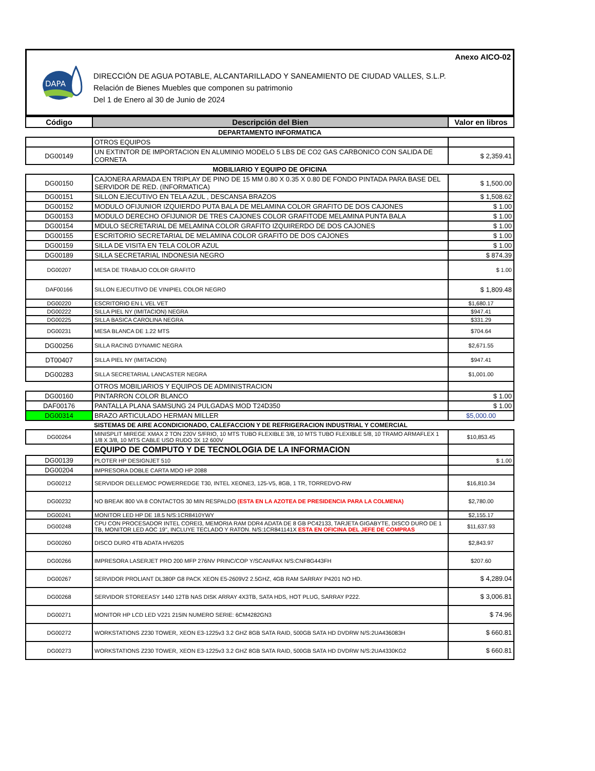Anexo AICO-02
DAPA
DIRECCIÓN DE AGUA POTABLE, ALCANTARILLADO Y SANEAMIENTO DE CIUDAD VALLES, S.L.P.
Relación de Bienes Muebles que componen su patrimonio
Del 1 de Enero al 30 de Junio de 2024
| Código | Descripción del Bien | Valor en libros |
| --- | --- | --- |
| DEPARTAMENTO INFORMATICA | | |
| | OTROS EQUIPOS | |
| DG00149 | UN EXTINTOR DE IMPORTACION EN ALUMINIO MODELO 5 LBS DE CO2 GAS CARBONICO CON SALIDA DE CORNETA | $ 2,359.41 |
| MOBILIARIO Y EQUIPO DE OFICINA | | |
| DG00150 | CAJONERA ARMADA EN TRIPLAY DE PINO DE 15 MM 0.80 X 0.35 X 0.80 DE FONDO PINTADA PARA BASE DEL SERVIDOR DE RED. (INFORMATICA) | $ 1,500.00 |
| DG00151 | SILLON EJECUTIVO EN TELA AZUL , DESCANSA BRAZOS | $ 1,508.62 |
| DG00152 | MODULO OFIJUNIOR IZQUIERDO PUTA BALA DE MELAMINA COLOR GRAFITO DE DOS CAJONES | $ 1.00 |
| DG00153 | MODULO DERECHO OFIJUNIOR DE TRES CAJONES COLOR GRAFITODE MELAMINA PUNTA BALA | $ 1.00 |
| DG00154 | MDULO SECRETARIAL DE MELAMINA COLOR GRAFITO IZQUIRERDO DE DOS CAJONES | $ 1.00 |
| DG00155 | ESCRITORIO SECRETARIAL DE MELAMINA COLOR GRAFITO DE DOS CAJONES | $ 1.00 |
| DG00159 | SILLA DE VISITA EN TELA COLOR AZUL | $ 1.00 |
| DG00189 | SILLA SECRETARIAL INDONESIA NEGRO | $ 874.39 |
| DG00207 | MESA DE TRABAJO COLOR GRAFITO | $ 1.00 |
| DAF00166 | SILLON EJECUTIVO DE VINIPIEL COLOR NEGRO | $ 1,809.48 |
| DG00220 | ESCRITORIO EN L VEL VET | $1,680.17 |
| DG00222 | SILLA PIEL NY (IMITACION) NEGRA | $947.41 |
| DG00225 | SILLA BASICA CAROLINA NEGRA | $331.29 |
| DG00231 | MESA BLANCA DE 1.22 MTS | $704.64 |
| DG00256 | SILLA RACING DYNAMIC NEGRA | $2,671.55 |
| DT00407 | SILLA PIEL NY (IMITACION) | $947.41 |
| DG00283 | SILLA SECRETARIAL LANCASTER NEGRA | $1,001.00 |
| | OTROS MOBILIARIOS Y EQUIPOS DE ADMINISTRACION | |
| DG00160 | PINTARRON COLOR BLANCO | $ 1.00 |
| DAF00176 | PANTALLA PLANA SAMSUNG 24 PULGADAS MOD T24D350 | $ 1.00 |
| DG00314 | BRAZO ARTICULADO HERMAN MILLER | $5,000.00 |
| | SISTEMAS DE AIRE ACONDICIONADO, CALEFACCION Y DE REFRIGERACION INDUSTRIAL Y COMERCIAL | |
| DG00264 | MINISPLIT MIREGE XMAX 2 TON 220V S/FRIO, 10 MTS TUBO FLEXIBLE 3/8, 10 MTS TUBO FLEXIBLE 5/8, 10 TRAMO ARMAFLEX 1 1/8 X 3/8, 10 MTS CABLE USO RUDO 3X 12 600V | $10,853.45 |
| | EQUIPO DE COMPUTO Y DE TECNOLOGIA DE LA INFORMACION | |
| DG00139 | PLOTER HP DESIGNJET 510 | $ 1.00 |
| DG00204 | IMPRESORA DOBLE CARTA MDO HP 2088 | |
| DG00212 | SERVIDOR DELLEMOC POWERREDGE T30, INTEL XEONE3, 125-V5, 8GB, 1 TR, TORREDVO-RW | $16,810.34 |
| DG00232 | NO BREAK 800 VA 8 CONTACTOS 30 MIN RESPALDO (ESTA EN LA AZOTEA DE PRESIDENCIA PARA LA COLMENA) | $2,780.00 |
| DG00241 | MONITOR LED HP DE 18.5 N/S:1CR8410YWY | $2,155.17 |
| DG00248 | CPU CON PROCESADOR INTEL COREI3, MEMORIA RAM DDR4 ADATA DE 8 GB PC42133, TARJETA GIGABYTE, DISCO DURO DE 1 TB, MONITOR LED AOC 19", INCLUYE TECLADO Y RATON. N/S:1CR841141X ESTA EN OFICINA DEL JEFE DE COMPRAS | $11,637.93 |
| DG00260 | DISCO DURO 4TB ADATA HV620S | $2,843.97 |
| DG00266 | IMPRESORA LASERJET PRO 200 MFP 276NV PRINC/COP Y/SCAN/FAX N/S:CNF8G443FH | $207.60 |
| DG00267 | SERVIDOR PROLIANT DL380P G8 PACK XEON E5-2609V2 2.5GHZ, 4GB RAM SARRAY P4201 NO HD. | $ 4,289.04 |
| DG00268 | SERVIDOR STOREEASY 1440 12TB NAS DISK ARRAY 4X3TB, SATA HDS, HOT PLUG, SARRAY P222. | $ 3,006.81 |
| DG00271 | MONITOR HP LCD LED V221 215IN NUMERO SERIE: 6CM4282GN3 | $ 74.96 |
| DG00272 | WORKSTATIONS Z230 TOWER, XEON E3-1225v3 3.2 GHZ 8GB SATA RAID, 500GB SATA HD DVDRW N/S:2UA436083H | $ 660.81 |
| DG00273 | WORKSTATIONS Z230 TOWER, XEON E3-1225v3 3.2 GHZ 8GB SATA RAID, 500GB SATA HD DVDRW N/S:2UA4330KG2 | $ 660.81 |